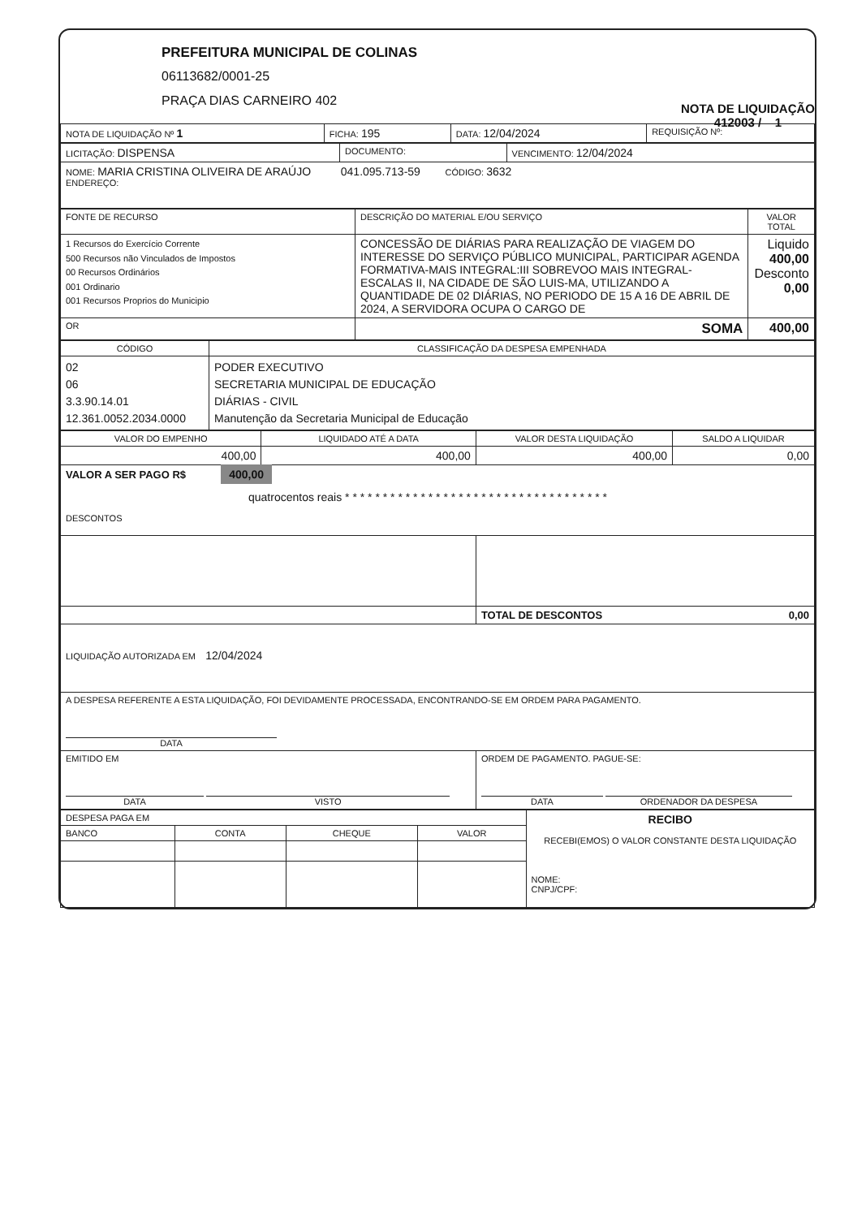PREFEITURA MUNICIPAL DE COLINAS
06113682/0001-25
PRAÇA DIAS CARNEIRO 402
NOTA DE LIQUIDAÇÃO
412003 / 1
| NOTA DE LIQUIDAÇÃO Nº 1 | FICHA: 195 | DATA: 12/04/2024 | REQUISIÇÃO Nº: |
| LICITAÇÃO: DISPENSA | DOCUMENTO: | VENCIMENTO: 12/04/2024 |
| NOME: MARIA CRISTINA OLIVEIRA DE ARAÚJO 041.095.713-59 CÓDIGO: 3632 ENDEREÇO: | | |
| FONTE DE RECURSO | DESCRIÇÃO DO MATERIAL E/OU SERVIÇO | VALOR TOTAL |
| --- | --- | --- |
| 1 Recursos do Exercício Corrente 500 Recursos não Vinculados de Impostos 00 Recursos Ordinários 001 Ordinario 001 Recursos Proprios do Municipio | CONCESSÃO DE DIÁRIAS PARA REALIZAÇÃO DE VIAGEM DO INTERESSE DO SERVIÇO PÚBLICO MUNICIPAL, PARTICIPAR AGENDA FORMATIVA-MAIS INTEGRAL:III SOBREVOO MAIS INTEGRAL-ESCALAS II, NA CIDADE DE SÃO LUIS-MA, UTILIZANDO A QUANTIDADE DE 02 DIÁRIAS, NO PERIODO DE 15 A 16 DE ABRIL DE 2024, A SERVIDORA OCUPA O CARGO DE | Liquido 400,00 Desconto 0,00 |
| OR | SOMA | 400,00 |
| CÓDIGO | CLASSIFICAÇÃO DA DESPESA EMPENHADA |
| --- | --- |
| 02 06 3.3.90.14.01 12.361.0052.2034.0000 | PODER EXECUTIVO SECRETARIA MUNICIPAL DE EDUCAÇÃO DIÁRIAS - CIVIL Manutenção da Secretaria Municipal de Educação |
| VALOR DO EMPENHO | LIQUIDADO ATÉ A DATA | VALOR DESTA LIQUIDAÇÃO | SALDO A LIQUIDAR |
| --- | --- | --- | --- |
| 400,00 | 400,00 | 400,00 | 0,00 |
| VALOR A SER PAGO R$ 400,00 quatrocentos reais * * * * * * * * * * * * * * * * * * * * * * * * * * * * * * * * * * * DESCONTOS | | | |
| | | TOTAL DE DESCONTOS 0,00 | |
| LIQUIDAÇÃO AUTORIZADA EM 12/04/2024 | | | |
| A DESPESA REFERENTE A ESTA LIQUIDAÇÃO, FOI DEVIDAMENTE PROCESSADA, ENCONTRANDO-SE EM ORDEM PARA PAGAMENTO. DATA | | | |
| EMITIDO EM DATA VISTO | | ORDEM DE PAGAMENTO. PAGUE-SE: DATA ORDENADOR DA DESPESA | |
| DESPESA PAGA EM | | | | RECIBO RECEBI(EMOS) O VALOR CONSTANTE DESTA LIQUIDAÇÃO NOME: CNPJ/CPF: |
| BANCO | CONTA | CHEQUE | VALOR | |